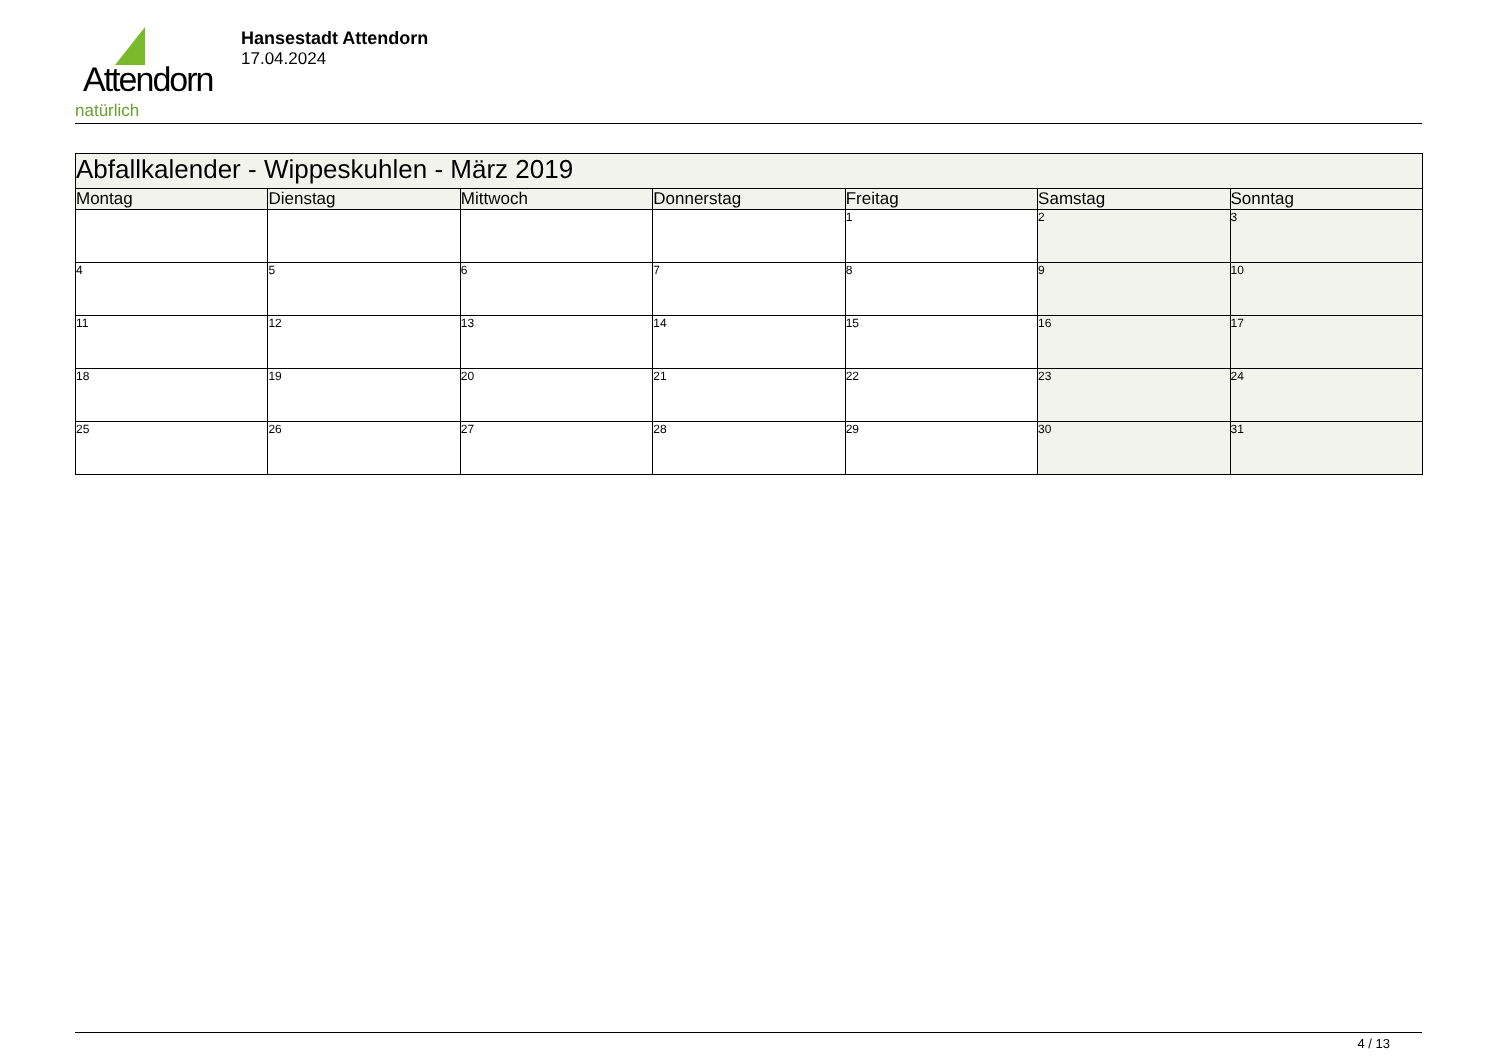Attendorn
natürlich
Hansestadt Attendorn
17.04.2024
| Abfallkalender - Wippeskuhlen - März 2019 | | | | | | |
| Montag | Dienstag | Mittwoch | Donnerstag | Freitag | Samstag | Sonntag |
| | | | | 1 | 2 | 3 |
| 4 | 5 | 6 | 7 | 8 | 9 | 10 |
| 11 | 12 | 13 | 14 | 15 | 16 | 17 |
| 18 | 19 | 20 | 21 | 22 | 23 | 24 |
| 25 | 26 | 27 | 28 | 29 | 30 | 31 |
4 / 13